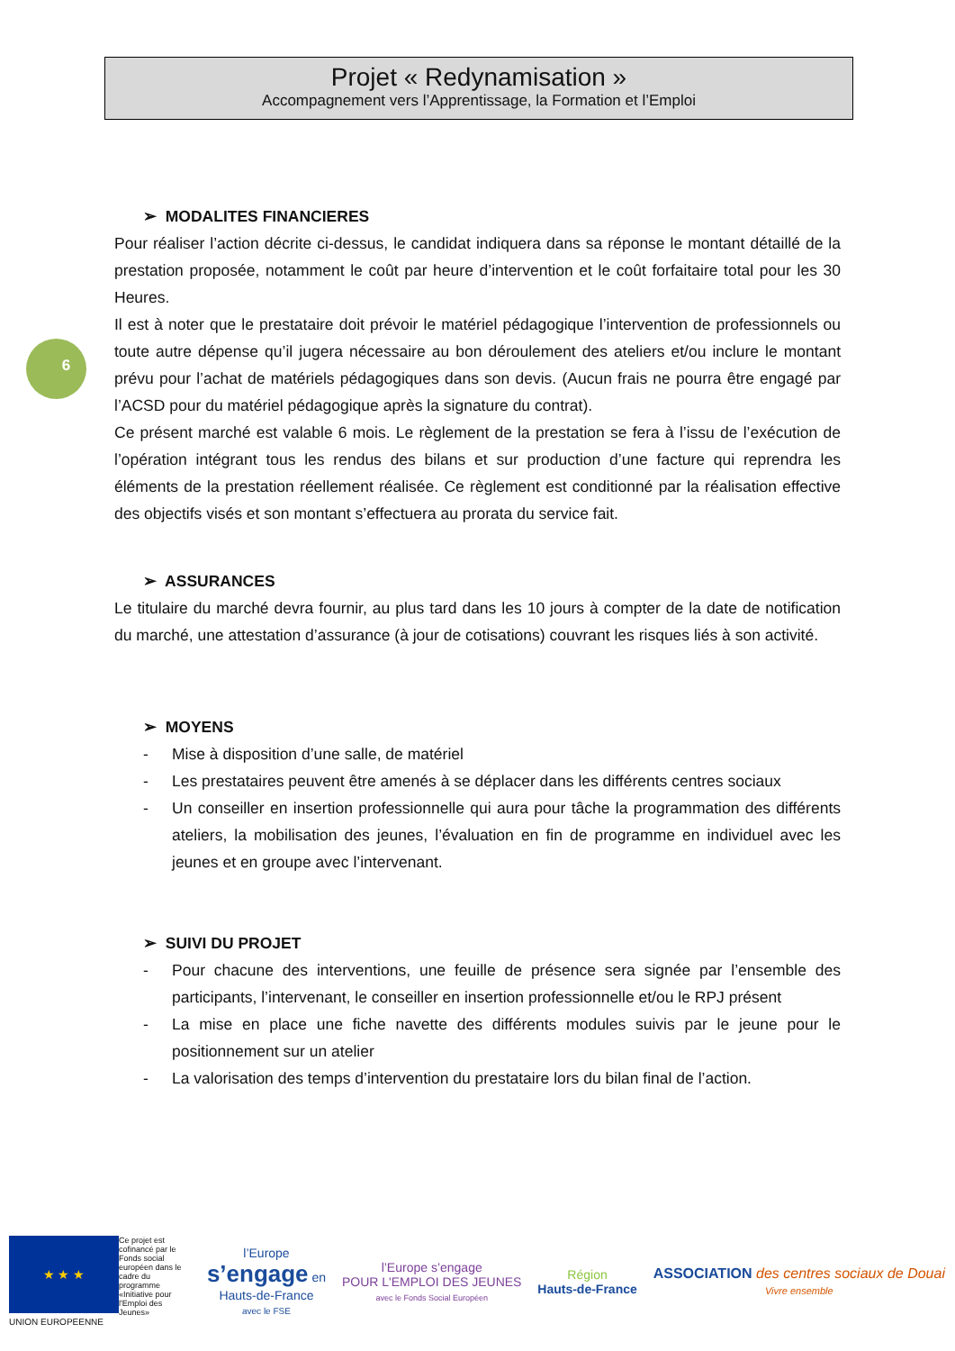Projet « Redynamisation »
Accompagnement vers l’Apprentissage, la Formation et l’Emploi
6
➢ MODALITES FINANCIERES
Pour réaliser l’action décrite ci-dessus, le candidat indiquera dans sa réponse le montant détaillé de la prestation proposée, notamment le coût par heure d’intervention et le coût forfaitaire total pour les 30 Heures.
Il est à noter que le prestataire doit prévoir le matériel pédagogique l’intervention de professionnels ou toute autre dépense qu’il jugera nécessaire au bon déroulement des ateliers et/ou inclure le montant prévu pour l’achat de matériels pédagogiques dans son devis. (Aucun frais ne pourra être engagé par l’ACSD pour du matériel pédagogique après la signature du contrat).
Ce présent marché est valable 6 mois. Le règlement de la prestation se fera à l’issu de l’exécution de l’opération intégrant tous les rendus des bilans et sur production d’une facture qui reprendra les éléments de la prestation réellement réalisée. Ce règlement est conditionné par la réalisation effective des objectifs visés et son montant s’effectuera au prorata du service fait.
➢ ASSURANCES
Le titulaire du marché devra fournir, au plus tard dans les 10 jours à compter de la date de notification du marché, une attestation d’assurance (à jour de cotisations) couvrant les risques liés à son activité.
➢ MOYENS
- Mise à disposition d’une salle, de matériel
- Les prestataires peuvent être amenés à se déplacer dans les différents centres sociaux
- Un conseiller en insertion professionnelle qui aura pour tâche la programmation des différents ateliers, la mobilisation des jeunes, l’évaluation en fin de programme en individuel avec les jeunes et en groupe avec l’intervenant.
➢ SUIVI DU PROJET
- Pour chacune des interventions, une feuille de présence sera signée par l’ensemble des participants, l’intervenant, le conseiller en insertion professionnelle et/ou le RPJ présent
- La mise en place une fiche navette des différents modules suivis par le jeune pour le positionnement sur un atelier
- La valorisation des temps d’intervention du prestataire lors du bilan final de l’action.
★ ★ ★
Ce projet est cofinancé par le Fonds social européen dans le cadre du programme «Initiative pour l'Emploi des Jeunes»
UNION EUROPEENNE
l’Europe
s’engage en
Hauts-de-France
avec le FSE
l’Europe s’engage
POUR L'EMPLOI DES JEUNES
avec le Fonds Social Européen
Région
Hauts-de-France
ASSOCIATION des centres sociaux de Douai
Vivre ensemble